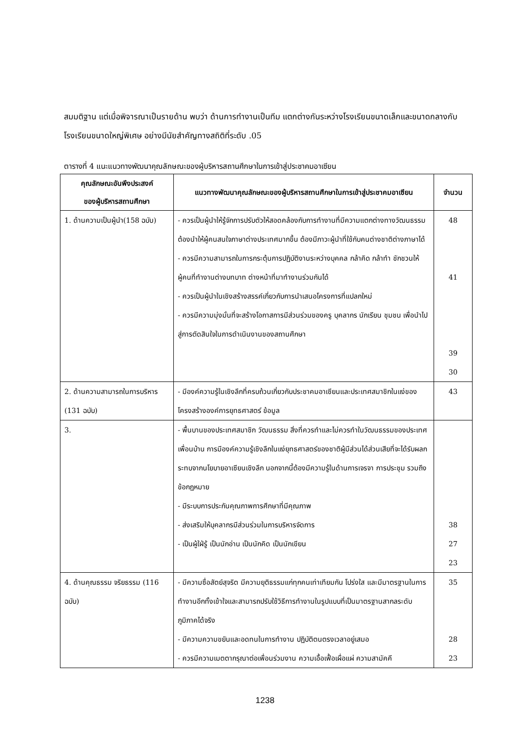สมมติฐาน แต่เมื่อพิจารณาเป็นรายด้าน พบว่า ด้านการทำงานเป็นทีม แตกต่างกันระหว่างโรงเรียนขนาดเล็กและขนาดกลางกับโรงเรียนขนาดใหญ่พิเศษ อย่างมีนัยสำคัญทางสถิติที่ระดับ .05
ตารางที่ 4 แนะแนวทางพัฒนาคุณลักษณะของผู้บริหารสถานศึกษาในการเข้าสู่ประชาคมอาเซียน
| คุณลักษณะอันพึงประสงค์ ของผู้บริหารสถานศึกษา | แนวทางพัฒนาคุณลักษณะของผู้บริหารสถานศึกษาในการเข้าสู่ประชาคมอาเซียน | จำนวน |
| --- | --- | --- |
| 1. ด้านความเป็นผู้นำ(158 ฉบับ) | - ควรเป็นผู้นำให้รู้จักการปรับตัวให้สอดคล้องกับการทำงานที่มีความแตกต่างทางวัฒนธรรมต้องนำให้ผู้คนสนใจภาษาต่างประเทศมากขึ้น ต้องมีภาวะผู้นำที่ใช้กับคนต่างชาติต่างภาษาได้ - ควรมีความสามารถในการกระตุ้นการปฏิบัติงานระหว่างบุคคล กล้าคิด กล้าทำ ชักชวนให้ผู้คนที่ทำงานต่างบทบาท ต่างหน้าที่มาทำงานร่วมกันได้ - ควรเป็นผู้นำในเชิงสร้างสรรค์เกี่ยวกับการนำเสนอโครงการที่แปลกใหม่ - ควรมีความมุ่งมั่นที่จะสร้างโอกาสการมีส่วนร่วมของครู บุคลากร นักเรียน ชุมชน เพื่อนำไปสู่การตัดสินใจในการดำเนินงานของสถานศึกษา | 48 41 39 30 |
| 2. ด้านความสามารถในการบริหาร (131 ฉบับ) | - มีองค์ความรู้ในเชิงลึกที่ครบถ้วนเกี่ยวกับประชาคมอาเซียนและประเทศสมาชิกในแง่ของ โครงสร้างองค์การยุทธศาสตร์ ข้อมูล | 43 |
| 3. | - พื้นบานของประเทศสมาชิก วัฒนธรรม สิ่งที่ควรทำและไม่ควรทำในวัฒนธรรมของประเทศเพื่อนบ้าน การมีองค์ความรู้เชิงลึกในแง่ยุทธศาสตร์ของชาติผู้มีส่วนได้ส่วนเสียที่จะได้รับผลกระทบจากนโยบายอาเซียนเชิงลึก นอกจากนี้ต้องมีความรู้ในด้านการเจรจา การประชุม รวมถึงข้อกฎหมาย - มีระบบการประกันคุณภาพการศึกษาที่มีคุณภาพ - ส่งเสริมให้บุคลากรมีส่วนร่วมในการบริหารจัดการ - เป็นผู้ใฝ่รู้ เป็นนักอ่าน เป็นนักคิด เป็นนักเขียน | 38 27 23 |
| 4. ด้านคุณธรรม จริยธรรม (116 ฉบับ) | - มีความซื่อสัตย์สุจริต มีความยุติธรรมแก่ทุกคนเท่าเทียมกัน โปร่งใส และมีมาตรฐานในการทำงานอีกทั้งเข้าใจและสามารถปรับใช้วิธีการทำงานในรูปแบบที่เป็นมาตรฐานสากลระดับภูมิภาคได้จริง - มีความความขยันและอดทนในการทำงาน ปฏิบัติตนตรงเวลาอยู่เสมอ - ควรมีความเมตตากรุณาต่อเพื่อนร่วมงาน ความเอื้อเฟื้อเผื่อแผ่ ความสามัคคี | 35 28 23 |
1238